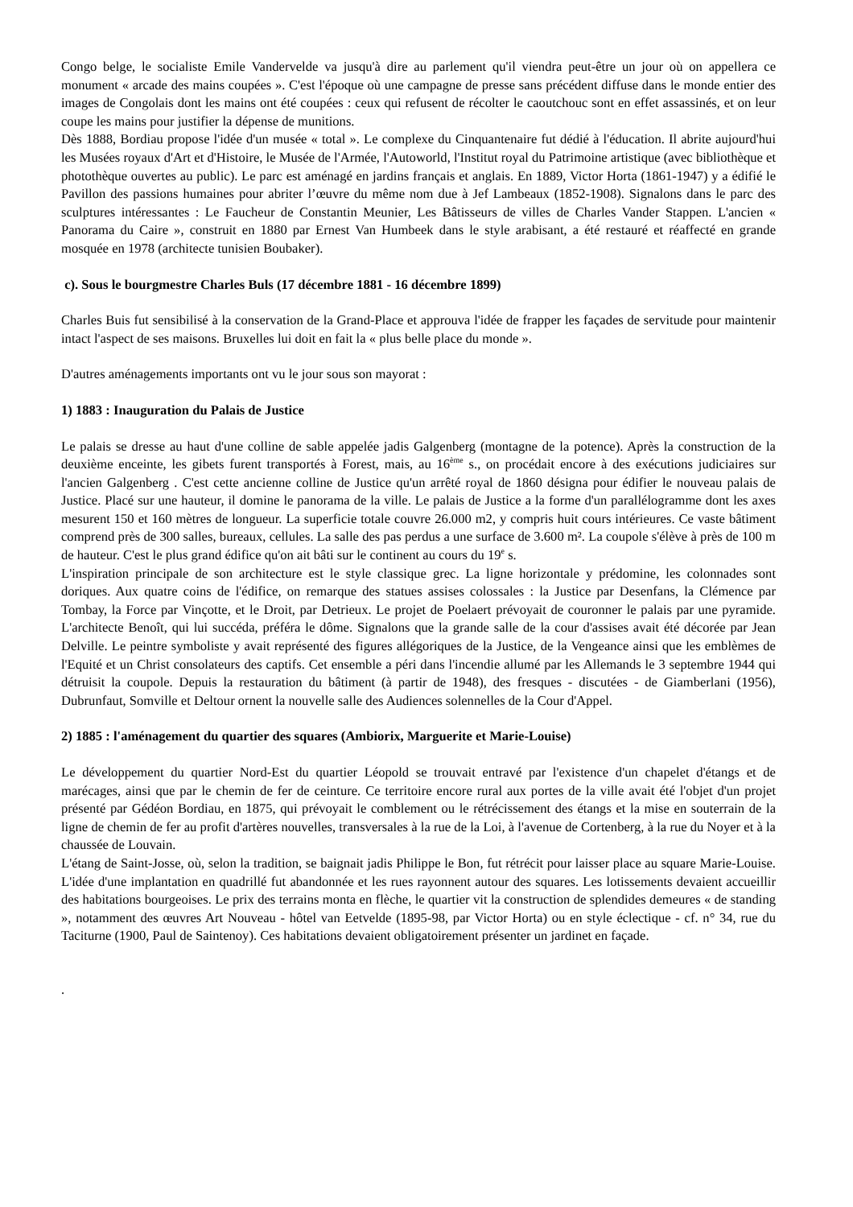Congo belge, le socialiste Emile Vandervelde va jusqu'à dire au parlement qu'il viendra peut-être un jour où on appellera ce monument « arcade des mains coupées ». C'est l'époque où une campagne de presse sans précédent diffuse dans le monde entier des images de Congolais dont les mains ont été coupées : ceux qui refusent de récolter le caoutchouc sont en effet assassinés, et on leur coupe les mains pour justifier la dépense de munitions.
Dès 1888, Bordiau propose l'idée d'un musée « total ». Le complexe du Cinquantenaire fut dédié à l'éducation. Il abrite aujourd'hui les Musées royaux d'Art et d'Histoire, le Musée de l'Armée, l'Autoworld, l'Institut royal du Patrimoine artistique (avec bibliothèque et photothèque ouvertes au public). Le parc est aménagé en jardins français et anglais. En 1889, Victor Horta (1861-1947) y a édifié le Pavillon des passions humaines pour abriter l’œuvre du même nom due à Jef Lambeaux (1852-1908). Signalons dans le parc des sculptures intéressantes : Le Faucheur de Constantin Meunier, Les Bâtisseurs de villes de Charles Vander Stappen. L'ancien « Panorama du Caire », construit en 1880 par Ernest Van Humbeek dans le style arabisant, a été restauré et réaffecté en grande mosquée en 1978 (architecte tunisien Boubaker).
c). Sous le bourgmestre Charles Buls (17 décembre 1881 - 16 décembre 1899)
Charles Buis fut sensibilisé à la conservation de la Grand-Place et approuva l'idée de frapper les façades de servitude pour maintenir intact l'aspect de ses maisons. Bruxelles lui doit en fait la « plus belle place du monde ».
D'autres aménagements importants ont vu le jour sous son mayorat :
1) 1883 : Inauguration du Palais de Justice
Le palais se dresse au haut d'une colline de sable appelée jadis Galgenberg (montagne de la potence). Après la construction de la deuxième enceinte, les gibets furent transportés à Forest, mais, au 16<sup>ème</sup> s., on procédait encore à des exécutions judiciaires sur l'ancien Galgenberg . C'est cette ancienne colline de Justice qu'un arrêté royal de 1860 désigna pour édifier le nouveau palais de Justice. Placé sur une hauteur, il domine le panorama de la ville. Le palais de Justice a la forme d'un parallélogramme dont les axes mesurent 150 et 160 mètres de longueur. La superficie totale couvre 26.000 m2, y compris huit cours intérieures. Ce vaste bâtiment comprend près de 300 salles, bureaux, cellules. La salle des pas perdus a une surface de 3.600 m². La coupole s'élève à près de 100 m de hauteur. C'est le plus grand édifice qu'on ait bâti sur le continent au cours du 19<sup>e</sup> s.
L'inspiration principale de son architecture est le style classique grec. La ligne horizontale y prédomine, les colonnades sont doriques. Aux quatre coins de l'édifice, on remarque des statues assises colossales : la Justice par Desenfans, la Clémence par Tombay, la Force par Vinçotte, et le Droit, par Detrieux. Le projet de Poelaert prévoyait de couronner le palais par une pyramide. L'architecte Benoît, qui lui succéda, préféra le dôme. Signalons que la grande salle de la cour d'assises avait été décorée par Jean Delville. Le peintre symboliste y avait représenté des figures allégoriques de la Justice, de la Vengeance ainsi que les emblèmes de l'Equité et un Christ consolateurs des captifs. Cet ensemble a péri dans l'incendie allumé par les Allemands le 3 septembre 1944 qui détruisit la coupole. Depuis la restauration du bâtiment (à partir de 1948), des fresques - discutées - de Giamberlani (1956), Dubrunfaut, Somville et Deltour ornent la nouvelle salle des Audiences solennelles de la Cour d'Appel.
2) 1885 : l'aménagement du quartier des squares (Ambiorix, Marguerite et Marie-Louise)
Le développement du quartier Nord-Est du quartier Léopold se trouvait entravé par l'existence d'un chapelet d'étangs et de marécages, ainsi que par le chemin de fer de ceinture. Ce territoire encore rural aux portes de la ville avait été l'objet d'un projet présenté par Gédéon Bordiau, en 1875, qui prévoyait le comblement ou le rétrécissement des étangs et la mise en souterrain de la ligne de chemin de fer au profit d'artères nouvelles, transversales à la rue de la Loi, à l'avenue de Cortenberg, à la rue du Noyer et à la chaussée de Louvain.
L'étang de Saint-Josse, où, selon la tradition, se baignait jadis Philippe le Bon, fut rétrécit pour laisser place au square Marie-Louise. L'idée d'une implantation en quadrillé fut abandonnée et les rues rayonnent autour des squares. Les lotissements devaient accueillir des habitations bourgeoises. Le prix des terrains monta en flèche, le quartier vit la construction de splendides demeures « de standing », notamment des œuvres Art Nouveau - hôtel van Eetvelde (1895-98, par Victor Horta) ou en style éclectique - cf. n° 34, rue du Taciturne (1900, Paul de Saintenoy). Ces habitations devaient obligatoirement présenter un jardinet en façade.
.